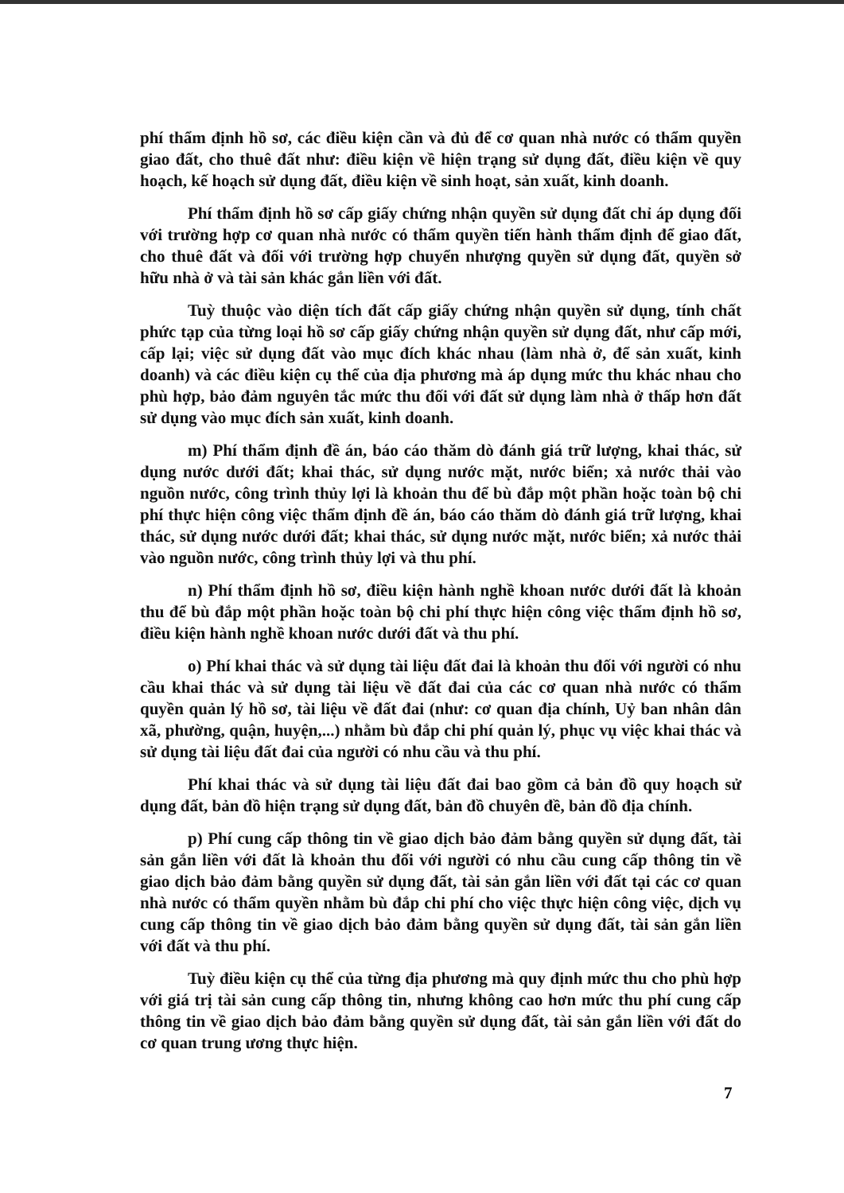phí thẩm định hồ sơ, các điều kiện cần và đủ để cơ quan nhà nước có thẩm quyền giao đất, cho thuê đất như: điều kiện về hiện trạng sử dụng đất, điều kiện về quy hoạch, kế hoạch sử dụng đất, điều kiện về sinh hoạt, sản xuất, kinh doanh.
Phí thẩm định hồ sơ cấp giấy chứng nhận quyền sử dụng đất chỉ áp dụng đối với trường hợp cơ quan nhà nước có thẩm quyền tiến hành thẩm định để giao đất, cho thuê đất và đối với trường hợp chuyển nhượng quyền sử dụng đất, quyền sở hữu nhà ở và tài sản khác gắn liền với đất.
Tuỳ thuộc vào diện tích đất cấp giấy chứng nhận quyền sử dụng, tính chất phức tạp của từng loại hồ sơ cấp giấy chứng nhận quyền sử dụng đất, như cấp mới, cấp lại; việc sử dụng đất vào mục đích khác nhau (làm nhà ở, để sản xuất, kinh doanh) và các điều kiện cụ thể của địa phương mà áp dụng mức thu khác nhau cho phù hợp, bảo đảm nguyên tắc mức thu đối với đất sử dụng làm nhà ở thấp hơn đất sử dụng vào mục đích sản xuất, kinh doanh.
m) Phí thẩm định đề án, báo cáo thăm dò đánh giá trữ lượng, khai thác, sử dụng nước dưới đất; khai thác, sử dụng nước mặt, nước biển; xả nước thải vào nguồn nước, công trình thủy lợi là khoản thu để bù đắp một phần hoặc toàn bộ chi phí thực hiện công việc thẩm định đề án, báo cáo thăm dò đánh giá trữ lượng, khai thác, sử dụng nước dưới đất; khai thác, sử dụng nước mặt, nước biển; xả nước thải vào nguồn nước, công trình thủy lợi và thu phí.
n) Phí thẩm định hồ sơ, điều kiện hành nghề khoan nước dưới đất là khoản thu để bù đắp một phần hoặc toàn bộ chi phí thực hiện công việc thẩm định hồ sơ, điều kiện hành nghề khoan nước dưới đất và thu phí.
o) Phí khai thác và sử dụng tài liệu đất đai là khoản thu đối với người có nhu cầu khai thác và sử dụng tài liệu về đất đai của các cơ quan nhà nước có thẩm quyền quản lý hồ sơ, tài liệu về đất đai (như: cơ quan địa chính, Uỷ ban nhân dân xã, phường, quận, huyện,...) nhằm bù đắp chi phí quản lý, phục vụ việc khai thác và sử dụng tài liệu đất đai của người có nhu cầu và thu phí.
Phí khai thác và sử dụng tài liệu đất đai bao gồm cả bản đồ quy hoạch sử dụng đất, bản đồ hiện trạng sử dụng đất, bản đồ chuyên đề, bản đồ địa chính.
p) Phí cung cấp thông tin về giao dịch bảo đảm bằng quyền sử dụng đất, tài sản gắn liền với đất là khoản thu đối với người có nhu cầu cung cấp thông tin về giao dịch bảo đảm bằng quyền sử dụng đất, tài sản gắn liền với đất tại các cơ quan nhà nước có thẩm quyền nhằm bù đắp chi phí cho việc thực hiện công việc, dịch vụ cung cấp thông tin về giao dịch bảo đảm bằng quyền sử dụng đất, tài sản gắn liền với đất và thu phí.
Tuỳ điều kiện cụ thể của từng địa phương mà quy định mức thu cho phù hợp với giá trị tài sản cung cấp thông tin, nhưng không cao hơn mức thu phí cung cấp thông tin về giao dịch bảo đảm bằng quyền sử dụng đất, tài sản gắn liền với đất do cơ quan trung ương thực hiện.
7